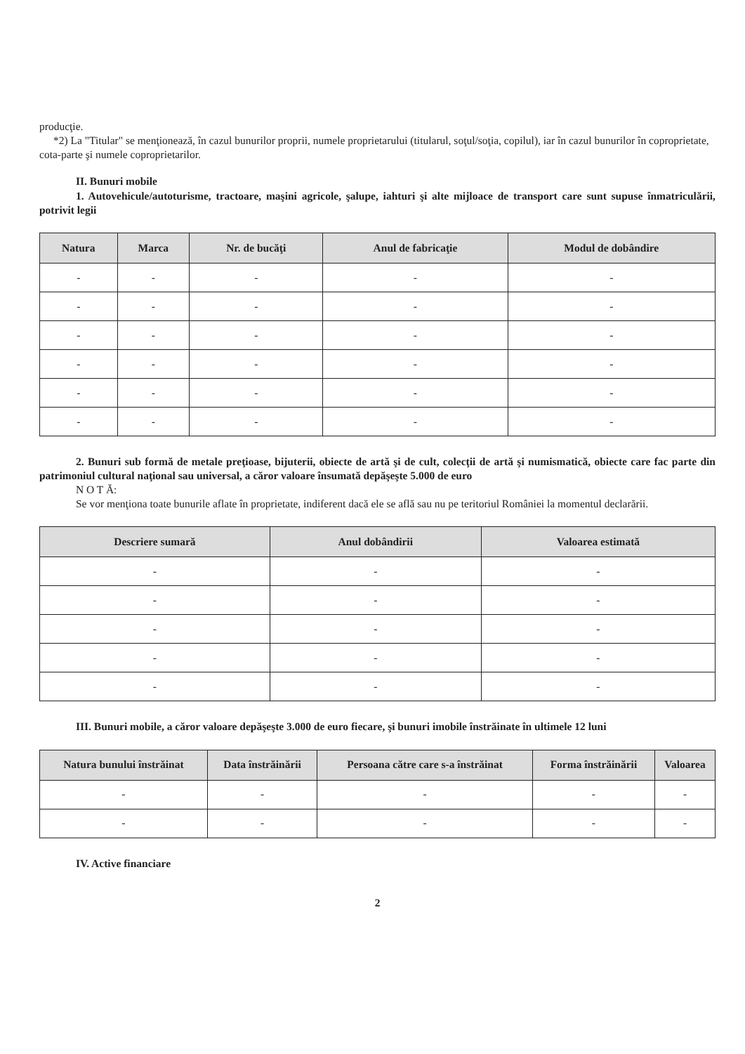producţie.
*2) La "Titular" se menţionează, în cazul bunurilor proprii, numele proprietarului (titularul, soţul/soţia, copilul), iar în cazul bunurilor în coproprietate, cota-parte şi numele coproprietarilor.
II. Bunuri mobile
1. Autovehicule/autoturisme, tractoare, maşini agricole, şalupe, iahturi şi alte mijloace de transport care sunt supuse înmatriculării, potrivit legii
| Natura | Marca | Nr. de bucăţi | Anul de fabricaţie | Modul de dobândire |
| --- | --- | --- | --- | --- |
| - | - | - | - | - |
| - | - | - | - | - |
| - | - | - | - | - |
| - | - | - | - | - |
| - | - | - | - | - |
| - | - | - | - | - |
2. Bunuri sub formă de metale preţioase, bijuterii, obiecte de artă şi de cult, colecţii de artă şi numismatică, obiecte care fac parte din patrimoniul cultural naţional sau universal, a căror valoare însumată depăşeşte 5.000 de euro
N O T Ă:
Se vor menţiona toate bunurile aflate în proprietate, indiferent dacă ele se află sau nu pe teritoriul României la momentul declarării.
| Descriere sumară | Anul dobândirii | Valoarea estimată |
| --- | --- | --- |
| - | - | - |
| - | - | - |
| - | - | - |
| - | - | - |
| - | - | - |
III. Bunuri mobile, a căror valoare depăşeşte 3.000 de euro fiecare, şi bunuri imobile înstrăinate în ultimele 12 luni
| Natura bunului înstrăinat | Data înstrăinării | Persoana către care s-a înstrăinat | Forma înstrăinării | Valoarea |
| --- | --- | --- | --- | --- |
| - | - | - | - | - |
| - | - | - | - | - |
IV. Active financiare
2